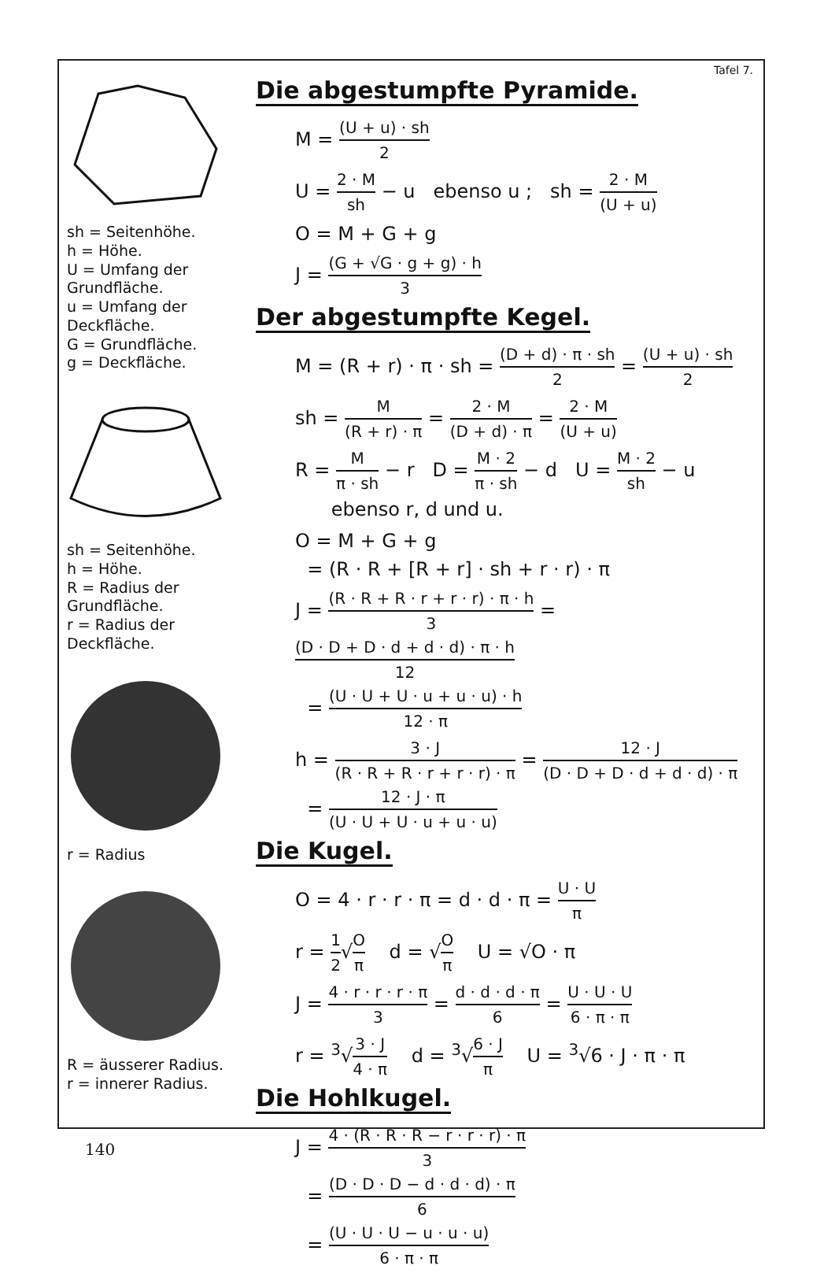sh = Seitenhöhe.
h = Höhe.
U = Umfang der Grundfläche.
u = Umfang der Deckfläche.
G = Grundfläche.
g = Deckfläche.
sh = Seitenhöhe.
h = Höhe.
R = Radius der Grundfläche.
r = Radius der Deckfläche.
r = Radius
R = äusserer Radius.
r = innerer Radius.
Tafel 7.
Die abgestumpfte Pyramide.
M = (U + u) · sh 2
U = 2 · M sh − u ebenso u ; sh = 2 · M (U + u)
O = M + G + g
J = (G + √G · g + g) · h 3
Der abgestumpfte Kegel.
M = (R + r) · π · sh = (D + d) · π · sh 2 = (U + u) · sh 2
sh = M (R + r) · π = 2 · M (D + d) · π = 2 · M (U + u)
R = M π · sh − r D = M · 2 π · sh − d U = M · 2 sh − u
ebenso r, d und u.
O = M + G + g
= (R · R + [R + r] · sh + r · r) · π
J = (R · R + R · r + r · r) · π · h 3 = (D · D + D · d + d · d) · π · h 12
= (U · U + U · u + u · u) · h 12 · π
h = 3 · J (R · R + R · r + r · r) · π = 12 · J (D · D + D · d + d · d) · π
= 12 · J · π (U · U + U · u + u · u)
Die Kugel.
O = 4 · r · r · π = d · d · π = U · U π
r = 1 2√O π d = √O π U = √O · π
J = 4 · r · r · r · π 3 = d · d · d · π 6 = U · U · U 6 · π · π
r = <sup>3</sup>√3 · J 4 · π d = <sup>3</sup>√6 · J π U = <sup>3</sup>√6 · J · π · π
Die Hohlkugel.
J = 4 · (R · R · R − r · r · r) · π 3
= (D · D · D − d · d · d) · π 6
= (U · U · U − u · u · u) 6 · π · π
140